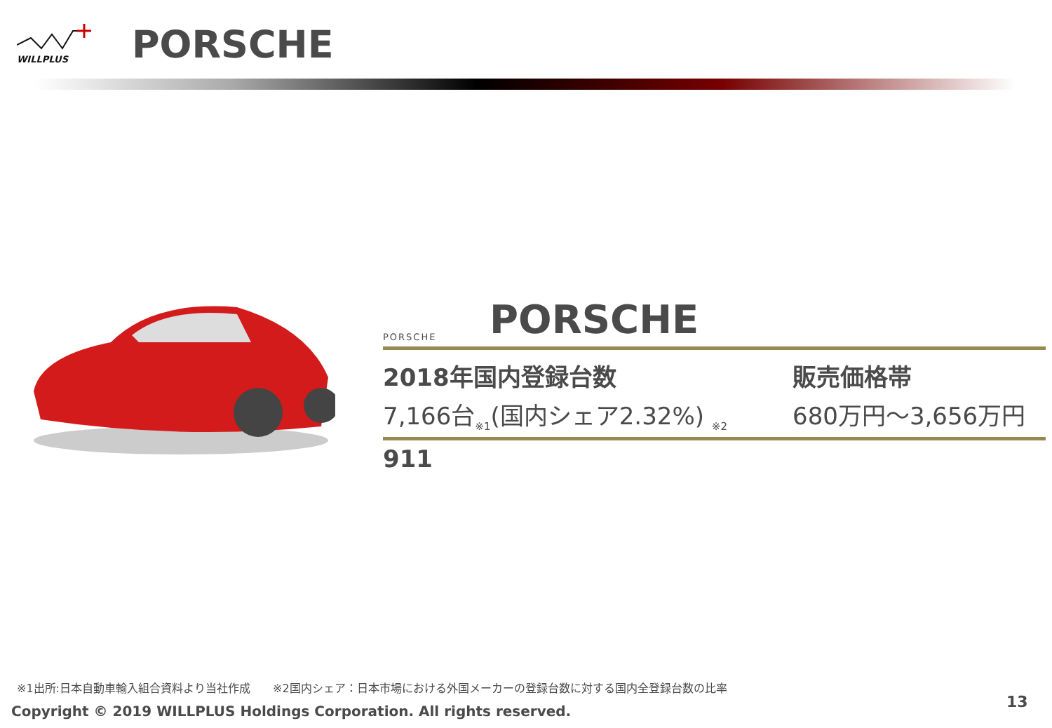WILLPLUS
PORSCHE
PORSCHE
PORSCHE
2018年国内登録台数
7,166台<sub>※1</sub>(国内シェア2.32%) <sub>※2</sub>
販売価格帯
680万円～3,656万円
911
※1出所:日本自動車輸入組合資料より当社作成　　※2国内シェア：日本市場における外国メーカーの登録台数に対する国内全登録台数の比率
Copyright © 2019 WILLPLUS Holdings Corporation. All rights reserved.
13